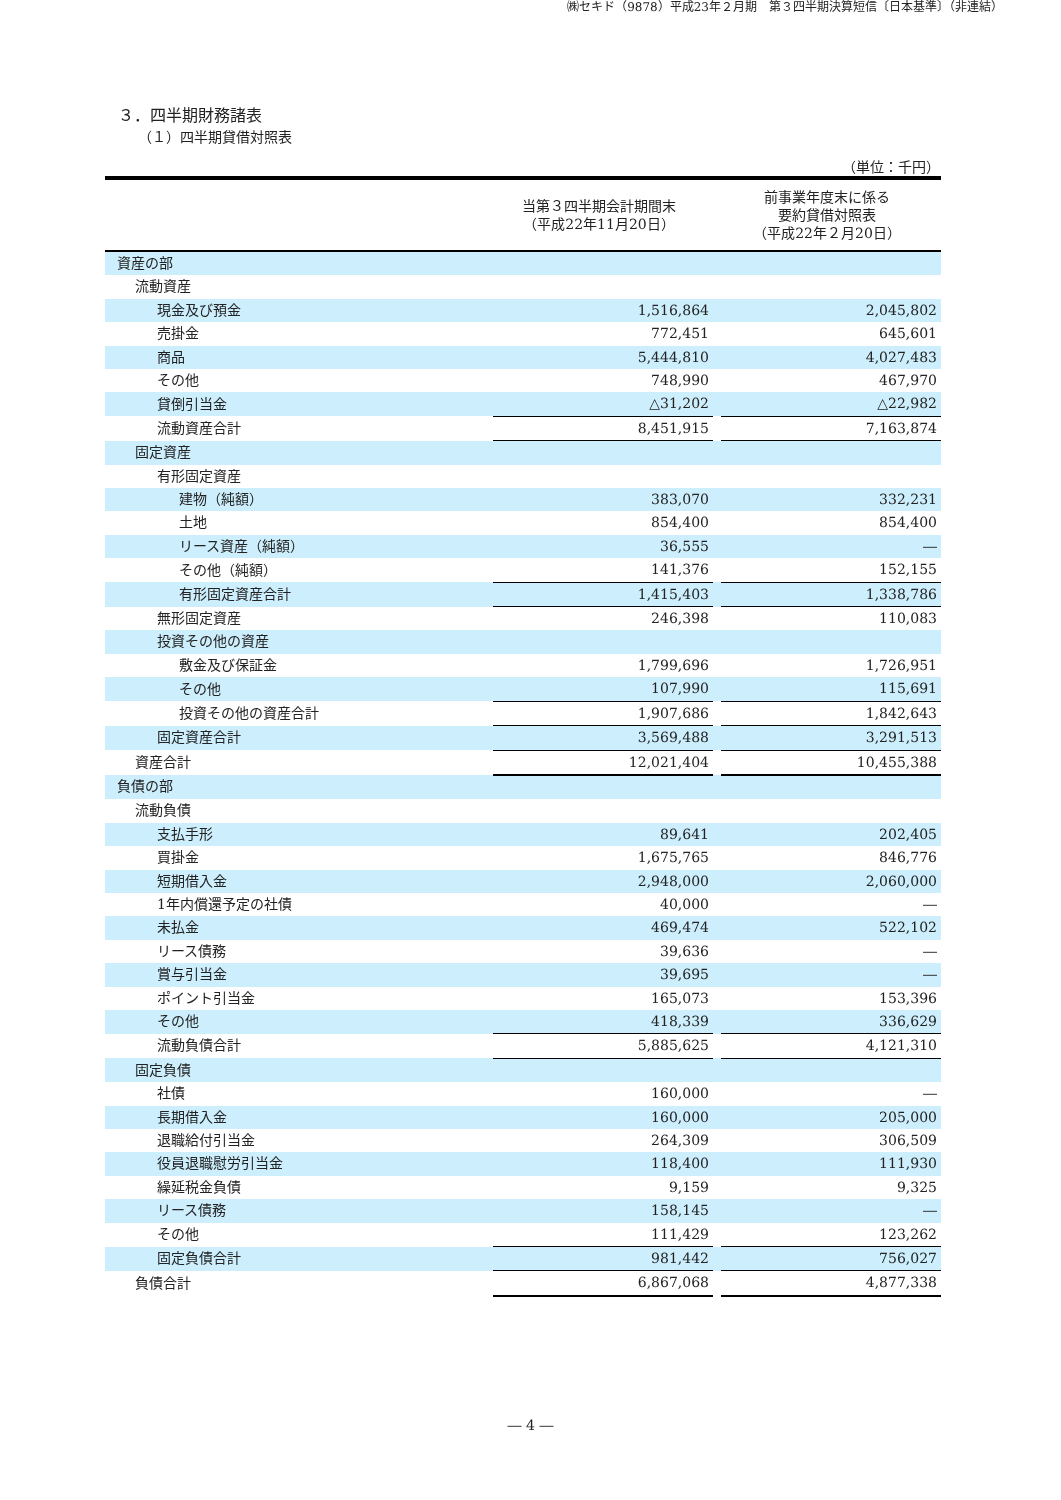㈱セキド（9878）平成23年２月期　第３四半期決算短信〔日本基準〕（非連結）
３．四半期財務諸表
（１）四半期貸借対照表
（単位：千円）
| | 当第３四半期会計期間末 （平成22年11月20日） | | 前事業年度末に係る 要約貸借対照表 （平成22年２月20日） | |
| --- | --- | --- | --- | --- |
| 資産の部 | | | | |
| 流動資産 | | | | |
| 現金及び預金 | | 1,516,864 | | 2,045,802 |
| 売掛金 | | 772,451 | | 645,601 |
| 商品 | | 5,444,810 | | 4,027,483 |
| その他 | | 748,990 | | 467,970 |
| 貸倒引当金 | | △31,202 | | △22,982 |
| 流動資産合計 | | 8,451,915 | | 7,163,874 |
| 固定資産 | | | | |
| 有形固定資産 | | | | |
| 建物（純額） | | 383,070 | | 332,231 |
| 土地 | | 854,400 | | 854,400 |
| リース資産（純額） | | 36,555 | | ― |
| その他（純額） | | 141,376 | | 152,155 |
| 有形固定資産合計 | | 1,415,403 | | 1,338,786 |
| 無形固定資産 | | 246,398 | | 110,083 |
| 投資その他の資産 | | | | |
| 敷金及び保証金 | | 1,799,696 | | 1,726,951 |
| その他 | | 107,990 | | 115,691 |
| 投資その他の資産合計 | | 1,907,686 | | 1,842,643 |
| 固定資産合計 | | 3,569,488 | | 3,291,513 |
| 資産合計 | | 12,021,404 | | 10,455,388 |
| 負債の部 | | | | |
| 流動負債 | | | | |
| 支払手形 | | 89,641 | | 202,405 |
| 買掛金 | | 1,675,765 | | 846,776 |
| 短期借入金 | | 2,948,000 | | 2,060,000 |
| 1年内償還予定の社債 | | 40,000 | | ― |
| 未払金 | | 469,474 | | 522,102 |
| リース債務 | | 39,636 | | ― |
| 賞与引当金 | | 39,695 | | ― |
| ポイント引当金 | | 165,073 | | 153,396 |
| その他 | | 418,339 | | 336,629 |
| 流動負債合計 | | 5,885,625 | | 4,121,310 |
| 固定負債 | | | | |
| 社債 | | 160,000 | | ― |
| 長期借入金 | | 160,000 | | 205,000 |
| 退職給付引当金 | | 264,309 | | 306,509 |
| 役員退職慰労引当金 | | 118,400 | | 111,930 |
| 繰延税金負債 | | 9,159 | | 9,325 |
| リース債務 | | 158,145 | | ― |
| その他 | | 111,429 | | 123,262 |
| 固定負債合計 | | 981,442 | | 756,027 |
| 負債合計 | | 6,867,068 | | 4,877,338 |
― 4 ―